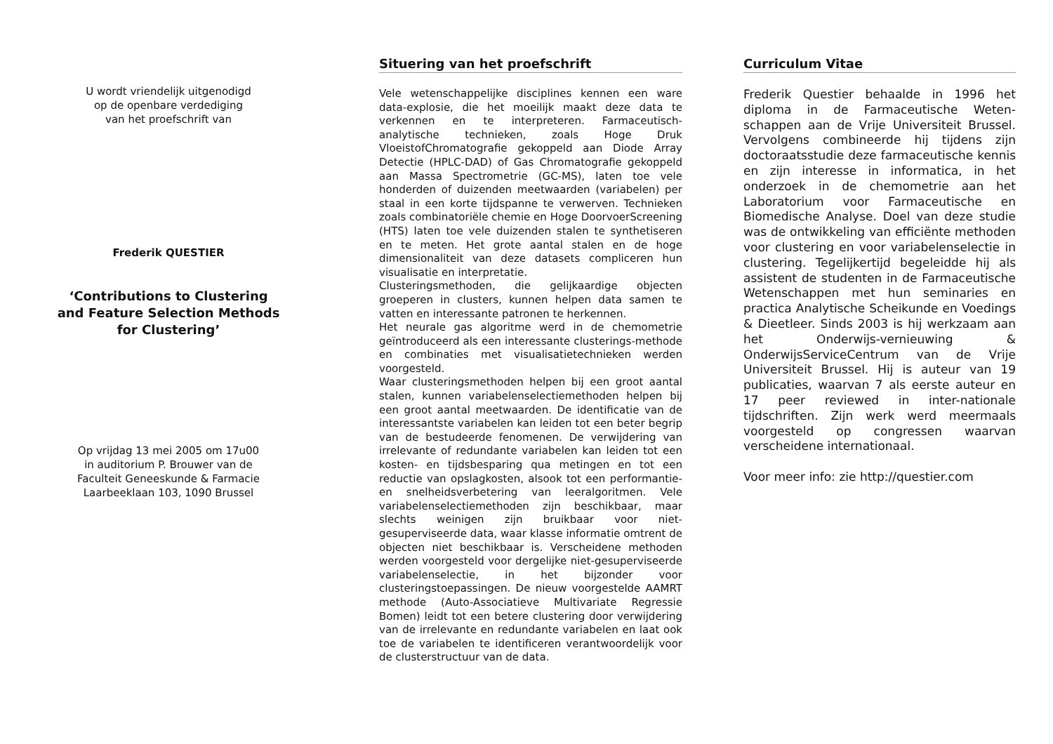U wordt vriendelijk uitgenodigd
op de openbare verdediging
van het proefschrift van
Frederik QUESTIER
‘Contributions to Clustering
and Feature Selection Methods
for Clustering’
Op vrijdag 13 mei 2005 om 17u00
in auditorium P. Brouwer van de
Faculteit Geneeskunde & Farmacie
Laarbeeklaan 103, 1090 Brussel
Situering van het proefschrift
Vele wetenschappelijke disciplines kennen een ware data-explosie, die het moeilijk maakt deze data te verkennen en te interpreteren. Farmaceutisch-analytische technieken, zoals Hoge Druk VloeistofChromatografie gekoppeld aan Diode Array Detectie (HPLC-DAD) of Gas Chromatografie gekoppeld aan Massa Spectrometrie (GC-MS), laten toe vele honderden of duizenden meetwaarden (variabelen) per staal in een korte tijdspanne te verwerven. Technieken zoals combinatoriële chemie en Hoge DoorvoerScreening (HTS) laten toe vele duizenden stalen te synthetiseren en te meten. Het grote aantal stalen en de hoge dimensionaliteit van deze datasets compliceren hun visualisatie en interpretatie.
Clusteringsmethoden, die gelijkaardige objecten groeperen in clusters, kunnen helpen data samen te vatten en interessante patronen te herkennen.
Het neurale gas algoritme werd in de chemometrie geïntroduceerd als een interessante clusterings-methode en combinaties met visualisatietechnieken werden voorgesteld.
Waar clusteringsmethoden helpen bij een groot aantal stalen, kunnen variabelenselectiemethoden helpen bij een groot aantal meetwaarden. De identificatie van de interessantste variabelen kan leiden tot een beter begrip van de bestudeerde fenomenen. De verwijdering van irrelevante of redundante variabelen kan leiden tot een kosten- en tijdsbesparing qua metingen en tot een reductie van opslagkosten, alsook tot een performantie- en snelheidsverbetering van leeralgoritmen. Vele variabelenselectiemethoden zijn beschikbaar, maar slechts weinigen zijn bruikbaar voor niet-gesuperviseerde data, waar klasse informatie omtrent de objecten niet beschikbaar is. Verscheidene methoden werden voorgesteld voor dergelijke niet-gesuperviseerde variabelenselectie, in het bijzonder voor clusteringstoepassingen. De nieuw voorgestelde AAMRT methode (Auto-Associatieve Multivariate Regressie Bomen) leidt tot een betere clustering door verwijdering van de irrelevante en redundante variabelen en laat ook toe de variabelen te identificeren verantwoordelijk voor de clusterstructuur van de data.
Curriculum Vitae
Frederik Questier behaalde in 1996 het diploma in de Farmaceutische Weten-schappen aan de Vrije Universiteit Brussel. Vervolgens combineerde hij tijdens zijn doctoraatsstudie deze farmaceutische kennis en zijn interesse in informatica, in het onderzoek in de chemometrie aan het Laboratorium voor Farmaceutische en Biomedische Analyse. Doel van deze studie was de ontwikkeling van efficiënte methoden voor clustering en voor variabelenselectie in clustering. Tegelijkertijd begeleidde hij als assistent de studenten in de Farmaceutische Wetenschappen met hun seminaries en practica Analytische Scheikunde en Voedings & Dieetleer. Sinds 2003 is hij werkzaam aan het Onderwijs-vernieuwing & OnderwijsServiceCentrum van de Vrije Universiteit Brussel. Hij is auteur van 19 publicaties, waarvan 7 als eerste auteur en 17 peer reviewed in inter-nationale tijdschriften. Zijn werk werd meermaals voorgesteld op congressen waarvan verscheidene internationaal.
Voor meer info: zie http://questier.com